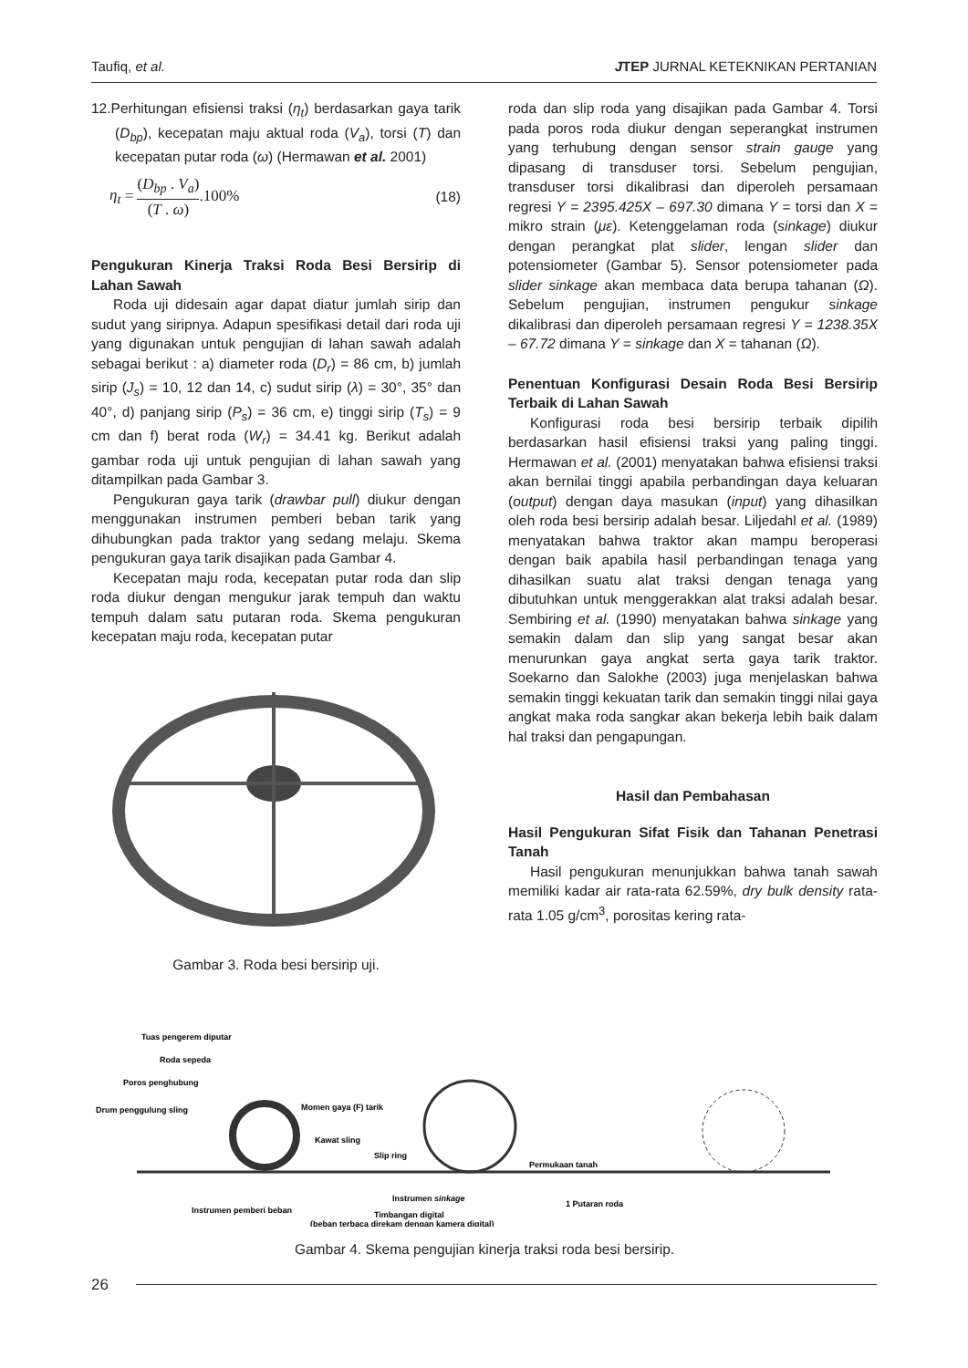Taufiq, et al. JTEP JURNAL KETEKNIKAN PERTANIAN
12.Perhitungan efisiensi traksi (η<sub>t</sub>) berdasarkan gaya tarik (D<sub>bp</sub>), kecepatan maju aktual roda (V<sub>a</sub>), torsi (T) dan kecepatan putar roda (ω) (Hermawan et al. 2001)
η<sub>t</sub> = (D<sub>bp</sub> . V<sub>a</sub>) (T . ω).100% (18)
Pengukuran Kinerja Traksi Roda Besi Bersirip di Lahan Sawah
Roda uji didesain agar dapat diatur jumlah sirip dan sudut yang siripnya. Adapun spesifikasi detail dari roda uji yang digunakan untuk pengujian di lahan sawah adalah sebagai berikut : a) diameter roda (D<sub>r</sub>) = 86 cm, b) jumlah sirip (J<sub>s</sub>) = 10, 12 dan 14, c) sudut sirip (λ) = 30°, 35° dan 40°, d) panjang sirip (P<sub>s</sub>) = 36 cm, e) tinggi sirip (T<sub>s</sub>) = 9 cm dan f) berat roda (W<sub>r</sub>) = 34.41 kg. Berikut adalah gambar roda uji untuk pengujian di lahan sawah yang ditampilkan pada Gambar 3.
Pengukuran gaya tarik (drawbar pull) diukur dengan menggunakan instrumen pemberi beban tarik yang dihubungkan pada traktor yang sedang melaju. Skema pengukuran gaya tarik disajikan pada Gambar 4.
Kecepatan maju roda, kecepatan putar roda dan slip roda diukur dengan mengukur jarak tempuh dan waktu tempuh dalam satu putaran roda. Skema pengukuran kecepatan maju roda, kecepatan putar
Gambar 3. Roda besi bersirip uji.
roda dan slip roda yang disajikan pada Gambar 4. Torsi pada poros roda diukur dengan seperangkat instrumen yang terhubung dengan sensor strain gauge yang dipasang di transduser torsi. Sebelum pengujian, transduser torsi dikalibrasi dan diperoleh persamaan regresi Y = 2395.425X – 697.30 dimana Y = torsi dan X = mikro strain (με). Ketenggelaman roda (sinkage) diukur dengan perangkat plat slider, lengan slider dan potensiometer (Gambar 5). Sensor potensiometer pada slider sinkage akan membaca data berupa tahanan (Ω). Sebelum pengujian, instrumen pengukur sinkage dikalibrasi dan diperoleh persamaan regresi Y = 1238.35X – 67.72 dimana Y = sinkage dan X = tahanan (Ω).
Penentuan Konfigurasi Desain Roda Besi Bersirip Terbaik di Lahan Sawah
Konfigurasi roda besi bersirip terbaik dipilih berdasarkan hasil efisiensi traksi yang paling tinggi. Hermawan et al. (2001) menyatakan bahwa efisiensi traksi akan bernilai tinggi apabila perbandingan daya keluaran (output) dengan daya masukan (input) yang dihasilkan oleh roda besi bersirip adalah besar. Liljedahl et al. (1989) menyatakan bahwa traktor akan mampu beroperasi dengan baik apabila hasil perbandingan tenaga yang dihasilkan suatu alat traksi dengan tenaga yang dibutuhkan untuk menggerakkan alat traksi adalah besar. Sembiring et al. (1990) menyatakan bahwa sinkage yang semakin dalam dan slip yang sangat besar akan menurunkan gaya angkat serta gaya tarik traktor. Soekarno dan Salokhe (2003) juga menjelaskan bahwa semakin tinggi kekuatan tarik dan semakin tinggi nilai gaya angkat maka roda sangkar akan bekerja lebih baik dalam hal traksi dan pengapungan.
Hasil dan Pembahasan
Hasil Pengukuran Sifat Fisik dan Tahanan Penetrasi Tanah
Hasil pengukuran menunjukkan bahwa tanah sawah memiliki kadar air rata-rata 62.59%, dry bulk density rata-rata 1.05 g/cm<sup>3</sup>, porositas kering rata-
Tuas pengerem diputar
Roda sepeda
Poros penghubung
Drum penggulung sling
Momen gaya (F) tarik
Kawat sling
Slip ring
Permukaan tanah
Instrumen sinkage
1 Putaran roda
Instrumen pemberi beban
Timbangan digital
(beban terbaca direkam dengan kamera digital)
Gambar 4. Skema pengujian kinerja traksi roda besi bersirip.
26